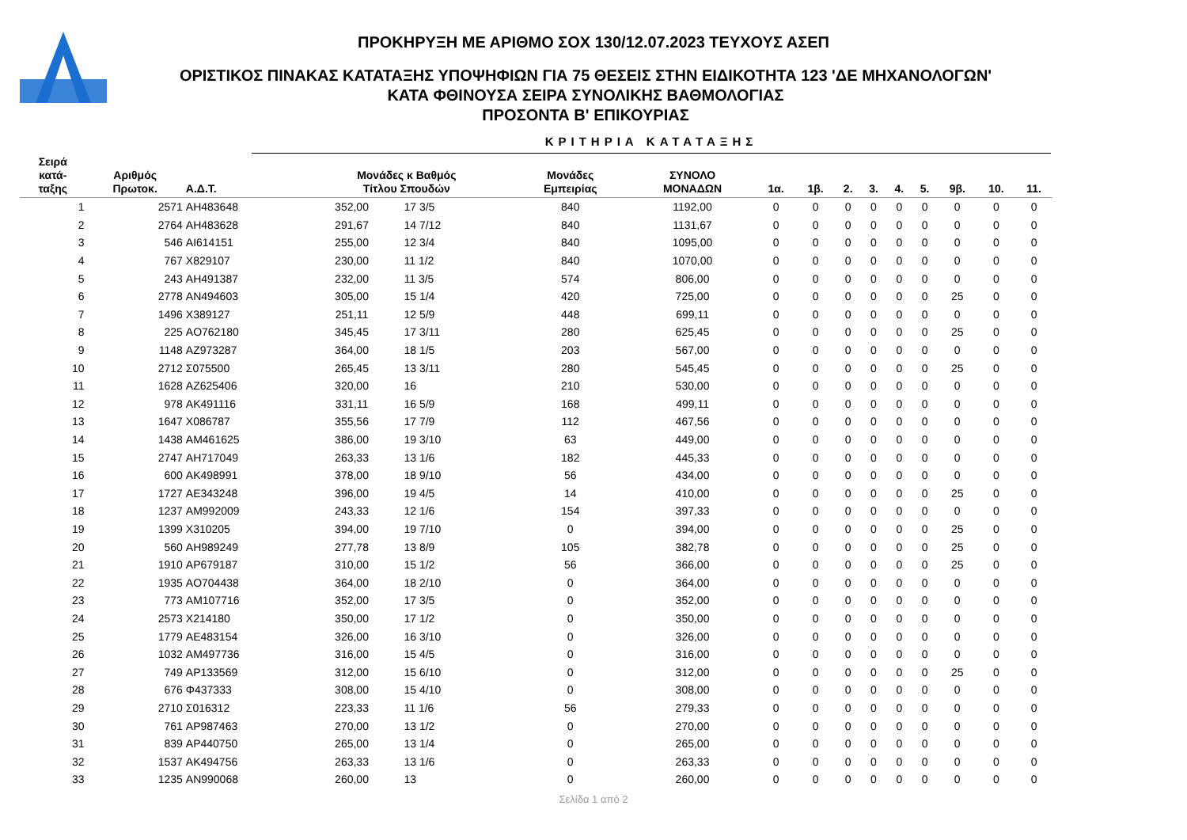ΠΡΟΚΗΡΥΞΗ ΜΕ ΑΡΙΘΜΟ ΣΟΧ 130/12.07.2023 ΤΕΥΧΟΥΣ ΑΣΕΠ
ΟΡΙΣΤΙΚΟΣ ΠΙΝΑΚΑΣ ΚΑΤΑΤΑΞΗΣ ΥΠΟΨΗΦΙΩΝ ΓΙΑ 75 ΘΕΣΕΙΣ ΣΤΗΝ ΕΙΔΙΚΟΤΗΤΑ 123 'ΔΕ ΜΗΧΑΝΟΛΟΓΩΝ'
ΚΑΤΑ ΦΘΙΝΟΥΣΑ ΣΕΙΡΑ ΣΥΝΟΛΙΚΗΣ ΒΑΘΜΟΛΟΓΙΑΣ
ΠΡΟΣΟΝΤΑ Β' ΕΠΙΚΟΥΡΙΑΣ
ΚΡΙΤΗΡΙΑ ΚΑΤΑΤΑΞΗΣ
| Σειρά κατά- ταξης | Αριθμός Πρωτοκ. | Α.Δ.Τ. | Μονάδες κ Βαθμός Τίτλου Σπουδών | | Μονάδες Εμπειρίας | ΣΥΝΟΛΟ ΜΟΝΑΔΩΝ | 1α. | 1β. | 2. | 3. | 4. | 5. | 9β. | 10. | 11. |
| --- | --- | --- | --- | --- | --- | --- | --- | --- | --- | --- | --- | --- | --- | --- | --- |
| 1 | 2571 | AH483648 | 352,00 | 17 3/5 | 840 | 1192,00 | 0 | 0 | 0 | 0 | 0 | 0 | 0 | 0 | 0 |
| 2 | 2764 | AH483628 | 291,67 | 14 7/12 | 840 | 1131,67 | 0 | 0 | 0 | 0 | 0 | 0 | 0 | 0 | 0 |
| 3 | 546 | AI614151 | 255,00 | 12 3/4 | 840 | 1095,00 | 0 | 0 | 0 | 0 | 0 | 0 | 0 | 0 | 0 |
| 4 | 767 | X829107 | 230,00 | 11 1/2 | 840 | 1070,00 | 0 | 0 | 0 | 0 | 0 | 0 | 0 | 0 | 0 |
| 5 | 243 | AH491387 | 232,00 | 11 3/5 | 574 | 806,00 | 0 | 0 | 0 | 0 | 0 | 0 | 0 | 0 | 0 |
| 6 | 2778 | AN494603 | 305,00 | 15 1/4 | 420 | 725,00 | 0 | 0 | 0 | 0 | 0 | 0 | 25 | 0 | 0 |
| 7 | 1496 | X389127 | 251,11 | 12 5/9 | 448 | 699,11 | 0 | 0 | 0 | 0 | 0 | 0 | 0 | 0 | 0 |
| 8 | 225 | AO762180 | 345,45 | 17 3/11 | 280 | 625,45 | 0 | 0 | 0 | 0 | 0 | 0 | 25 | 0 | 0 |
| 9 | 1148 | AZ973287 | 364,00 | 18 1/5 | 203 | 567,00 | 0 | 0 | 0 | 0 | 0 | 0 | 0 | 0 | 0 |
| 10 | 2712 | Σ075500 | 265,45 | 13 3/11 | 280 | 545,45 | 0 | 0 | 0 | 0 | 0 | 0 | 25 | 0 | 0 |
| 11 | 1628 | AZ625406 | 320,00 | 16 | 210 | 530,00 | 0 | 0 | 0 | 0 | 0 | 0 | 0 | 0 | 0 |
| 12 | 978 | AK491116 | 331,11 | 16 5/9 | 168 | 499,11 | 0 | 0 | 0 | 0 | 0 | 0 | 0 | 0 | 0 |
| 13 | 1647 | X086787 | 355,56 | 17 7/9 | 112 | 467,56 | 0 | 0 | 0 | 0 | 0 | 0 | 0 | 0 | 0 |
| 14 | 1438 | AM461625 | 386,00 | 19 3/10 | 63 | 449,00 | 0 | 0 | 0 | 0 | 0 | 0 | 0 | 0 | 0 |
| 15 | 2747 | AH717049 | 263,33 | 13 1/6 | 182 | 445,33 | 0 | 0 | 0 | 0 | 0 | 0 | 0 | 0 | 0 |
| 16 | 600 | AK498991 | 378,00 | 18 9/10 | 56 | 434,00 | 0 | 0 | 0 | 0 | 0 | 0 | 0 | 0 | 0 |
| 17 | 1727 | AE343248 | 396,00 | 19 4/5 | 14 | 410,00 | 0 | 0 | 0 | 0 | 0 | 0 | 25 | 0 | 0 |
| 18 | 1237 | AM992009 | 243,33 | 12 1/6 | 154 | 397,33 | 0 | 0 | 0 | 0 | 0 | 0 | 0 | 0 | 0 |
| 19 | 1399 | X310205 | 394,00 | 19 7/10 | 0 | 394,00 | 0 | 0 | 0 | 0 | 0 | 0 | 25 | 0 | 0 |
| 20 | 560 | AH989249 | 277,78 | 13 8/9 | 105 | 382,78 | 0 | 0 | 0 | 0 | 0 | 0 | 25 | 0 | 0 |
| 21 | 1910 | AP679187 | 310,00 | 15 1/2 | 56 | 366,00 | 0 | 0 | 0 | 0 | 0 | 0 | 25 | 0 | 0 |
| 22 | 1935 | AO704438 | 364,00 | 18 2/10 | 0 | 364,00 | 0 | 0 | 0 | 0 | 0 | 0 | 0 | 0 | 0 |
| 23 | 773 | AM107716 | 352,00 | 17 3/5 | 0 | 352,00 | 0 | 0 | 0 | 0 | 0 | 0 | 0 | 0 | 0 |
| 24 | 2573 | X214180 | 350,00 | 17 1/2 | 0 | 350,00 | 0 | 0 | 0 | 0 | 0 | 0 | 0 | 0 | 0 |
| 25 | 1779 | AE483154 | 326,00 | 16 3/10 | 0 | 326,00 | 0 | 0 | 0 | 0 | 0 | 0 | 0 | 0 | 0 |
| 26 | 1032 | AM497736 | 316,00 | 15 4/5 | 0 | 316,00 | 0 | 0 | 0 | 0 | 0 | 0 | 0 | 0 | 0 |
| 27 | 749 | AP133569 | 312,00 | 15 6/10 | 0 | 312,00 | 0 | 0 | 0 | 0 | 0 | 0 | 25 | 0 | 0 |
| 28 | 676 | Φ437333 | 308,00 | 15 4/10 | 0 | 308,00 | 0 | 0 | 0 | 0 | 0 | 0 | 0 | 0 | 0 |
| 29 | 2710 | Σ016312 | 223,33 | 11 1/6 | 56 | 279,33 | 0 | 0 | 0 | 0 | 0 | 0 | 0 | 0 | 0 |
| 30 | 761 | AP987463 | 270,00 | 13 1/2 | 0 | 270,00 | 0 | 0 | 0 | 0 | 0 | 0 | 0 | 0 | 0 |
| 31 | 839 | AP440750 | 265,00 | 13 1/4 | 0 | 265,00 | 0 | 0 | 0 | 0 | 0 | 0 | 0 | 0 | 0 |
| 32 | 1537 | AK494756 | 263,33 | 13 1/6 | 0 | 263,33 | 0 | 0 | 0 | 0 | 0 | 0 | 0 | 0 | 0 |
| 33 | 1235 | AN990068 | 260,00 | 13 | 0 | 260,00 | 0 | 0 | 0 | 0 | 0 | 0 | 0 | 0 | 0 |
Σελίδα 1 από 2